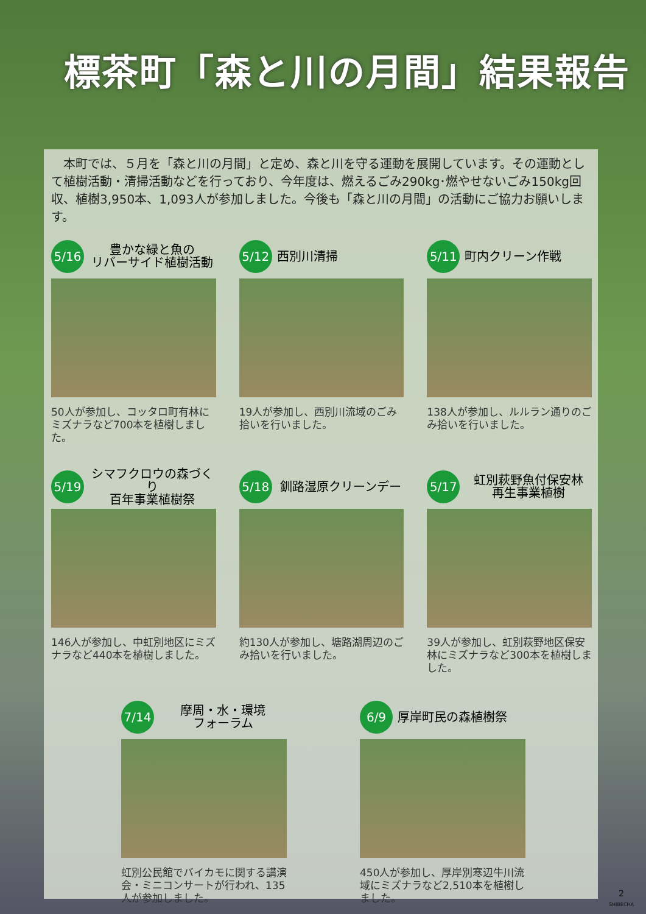標茶町「森と川の月間」結果報告
　本町では、５月を「森と川の月間」と定め、森と川を守る運動を展開しています。その運動として植樹活動・清掃活動などを行っており、今年度は、燃えるごみ290kg･燃やせないごみ150kg回収、植樹3,950本、1,093人が参加しました。今後も「森と川の月間」の活動にご協力お願いします。
5/16
豊かな緑と魚の
リバーサイド植樹活動
50人が参加し、コッタロ町有林にミズナラなど700本を植樹しました。
5/12
西別川清掃
19人が参加し、西別川流域のごみ拾いを行いました。
5/11
町内クリーン作戦
138人が参加し、ルルラン通りのごみ拾いを行いました。
5/19
シマフクロウの森づくり
百年事業植樹祭
146人が参加し、中虹別地区にミズナラなど440本を植樹しました。
5/18
釧路湿原クリーンデー
約130人が参加し、塘路湖周辺のごみ拾いを行いました。
5/17
虹別萩野魚付保安林
再生事業植樹
39人が参加し、虹別萩野地区保安林にミズナラなど300本を植樹しました。
7/14
摩周・水・環境
フォーラム
虹別公民館でバイカモに関する講演会・ミニコンサートが行われ、135人が参加しました。
6/9
厚岸町民の森植樹祭
450人が参加し、厚岸別寒辺牛川流域にミズナラなど2,510本を植樹しました。
2
SHIBECHA